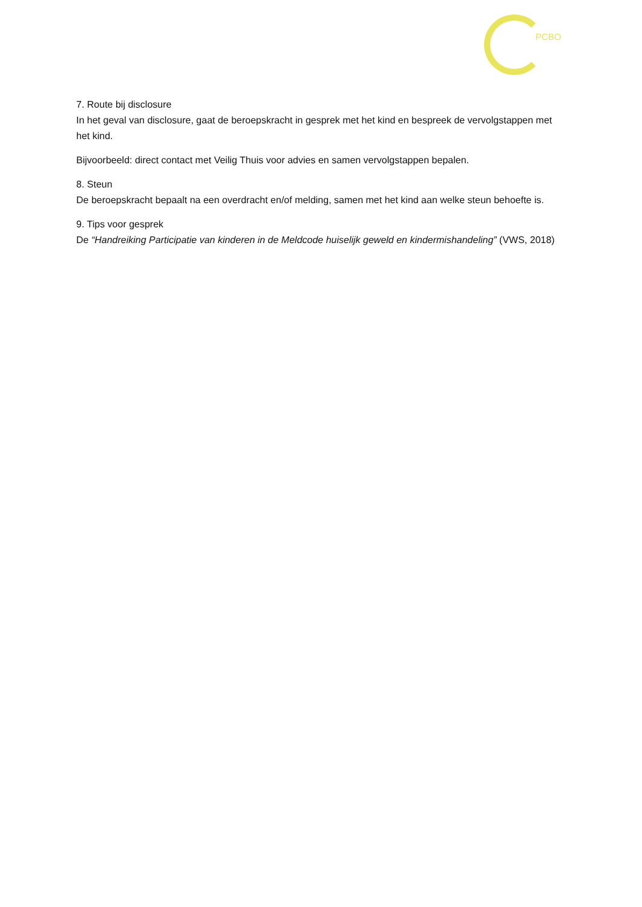PCBO
7. Route bij disclosure
In het geval van disclosure, gaat de beroepskracht in gesprek met het kind en bespreek de vervolgstappen met het kind.
Bijvoorbeeld: direct contact met Veilig Thuis voor advies en samen vervolgstappen bepalen.
8. Steun
De beroepskracht bepaalt na een overdracht en/of melding, samen met het kind aan welke steun behoefte is.
9. Tips voor gesprek
De “Handreiking Participatie van kinderen in de Meldcode huiselijk geweld en kindermishandeling” (VWS, 2018)